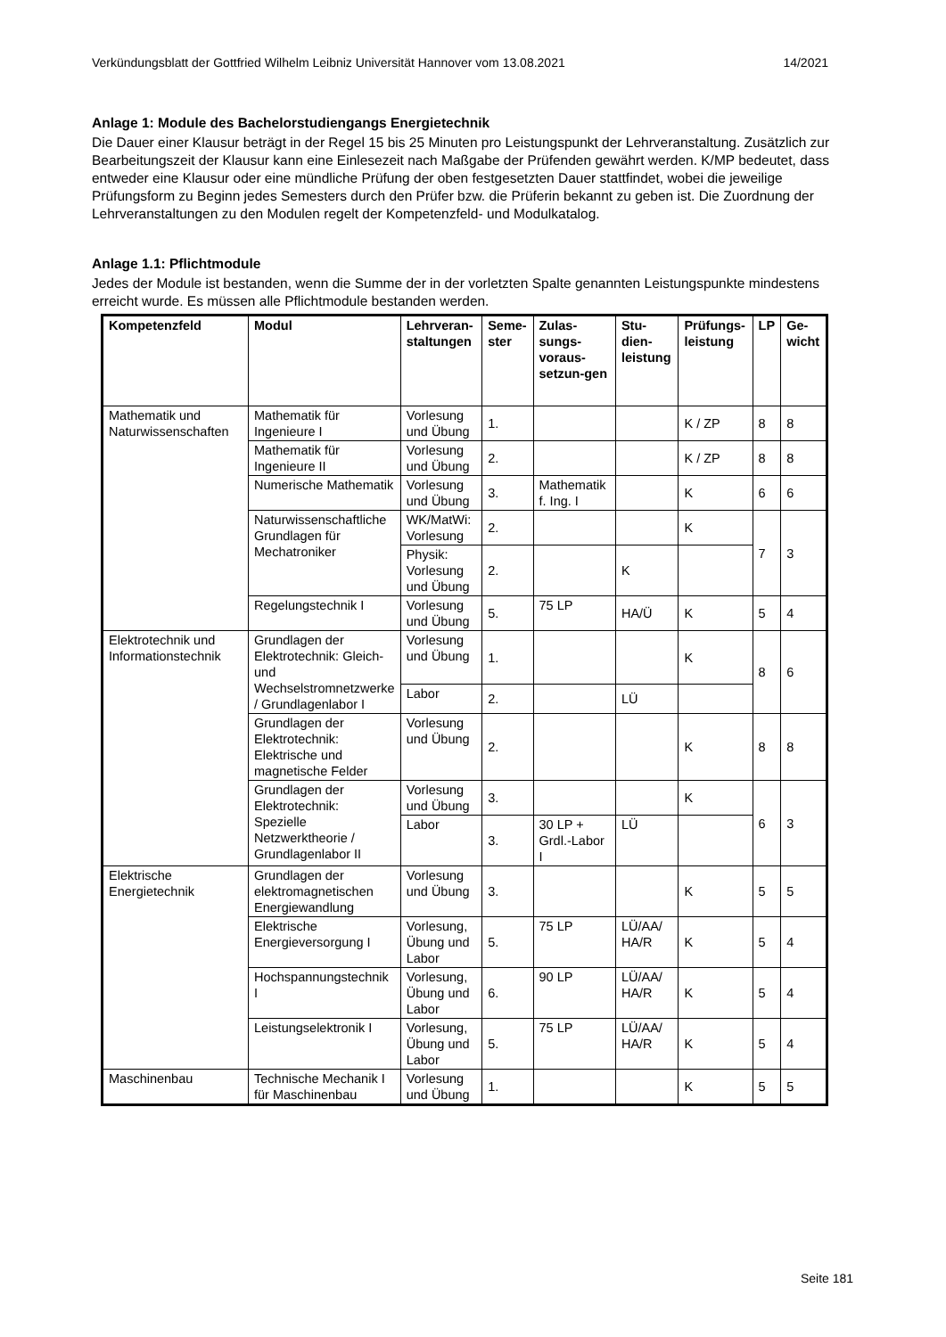Verkündungsblatt der Gottfried Wilhelm Leibniz Universität Hannover vom 13.08.2021 14/2021
Anlage 1: Module des Bachelorstudiengangs Energietechnik
Die Dauer einer Klausur beträgt in der Regel 15 bis 25 Minuten pro Leistungspunkt der Lehrveranstaltung. Zusätzlich zur Bearbeitungszeit der Klausur kann eine Einlesezeit nach Maßgabe der Prüfenden gewährt werden. K/MP bedeutet, dass entweder eine Klausur oder eine mündliche Prüfung der oben festgesetzten Dauer stattfindet, wobei die jeweilige Prüfungsform zu Beginn jedes Semesters durch den Prüfer bzw. die Prüferin bekannt zu geben ist. Die Zuordnung der Lehrveranstaltungen zu den Modulen regelt der Kompetenzfeld- und Modulkatalog.
Anlage 1.1: Pflichtmodule
Jedes der Module ist bestanden, wenn die Summe der in der vorletzten Spalte genannten Leistungspunkte mindestens erreicht wurde. Es müssen alle Pflichtmodule bestanden werden.
| Kompetenzfeld | Modul | Lehrveran-staltungen | Seme-ster | Zulas-sungs-voraus-setzun-gen | Stu-dien-leistung | Prüfungs-leistung | LP | Ge-wicht |
| --- | --- | --- | --- | --- | --- | --- | --- | --- |
| Mathematik und Naturwissenschaften | Mathematik für Ingenieure I | Vorlesung und Übung | 1. | | | K / ZP | 8 | 8 |
| | Mathematik für Ingenieure II | Vorlesung und Übung | 2. | | | K / ZP | 8 | 8 |
| | Numerische Mathematik | Vorlesung und Übung | 3. | Mathematik f. Ing. I | | K | 6 | 6 |
| | Naturwissenschaftliche Grundlagen für Mechatroniker | WK/MatWi: Vorlesung | 2. | | | K | 7 | 3 |
| | | Physik: Vorlesung und Übung | 2. | | K | | | |
| | Regelungstechnik I | Vorlesung und Übung | 5. | 75 LP | HA/Ü | K | 5 | 4 |
| Elektrotechnik und Informationstechnik | Grundlagen der Elektrotechnik: Gleich- und Wechselstromnetzwerke / Grundlagenlabor I | Vorlesung und Übung | 1. | | | K | 8 | 6 |
| | | Labor | 2. | | LÜ | | | |
| | Grundlagen der Elektrotechnik: Elektrische und magnetische Felder | Vorlesung und Übung | 2. | | | K | 8 | 8 |
| | Grundlagen der Elektrotechnik: Spezielle Netzwerktheorie / Grundlagenlabor II | Vorlesung und Übung | 3. | | | K | 6 | 3 |
| | | Labor | 3. | 30 LP + Grdl.-Labor I | LÜ | | | |
| Elektrische Energietechnik | Grundlagen der elektromagnetischen Energiewandlung | Vorlesung und Übung | 3. | | | K | 5 | 5 |
| | Elektrische Energieversorgung I | Vorlesung, Übung und Labor | 5. | 75 LP | LÜ/AA/ HA/R | K | 5 | 4 |
| | Hochspannungstechnik I | Vorlesung, Übung und Labor | 6. | 90 LP | LÜ/AA/ HA/R | K | 5 | 4 |
| | Leistungselektronik I | Vorlesung, Übung und Labor | 5. | 75 LP | LÜ/AA/ HA/R | K | 5 | 4 |
| Maschinenbau | Technische Mechanik I für Maschinenbau | Vorlesung und Übung | 1. | | | K | 5 | 5 |
Seite 181